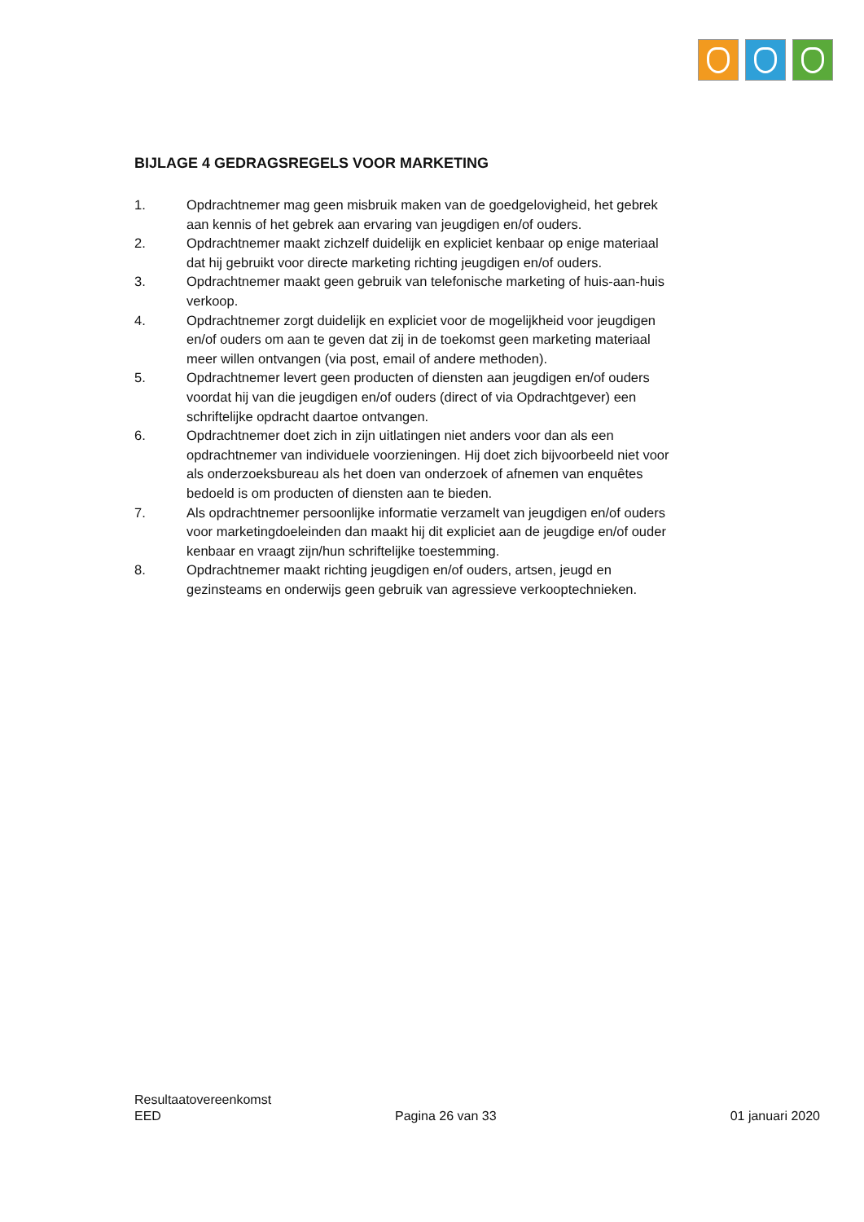BIJLAGE 4 GEDRAGSREGELS VOOR MARKETING
1. Opdrachtnemer mag geen misbruik maken van de goedgelovigheid, het gebrek aan kennis of het gebrek aan ervaring van jeugdigen en/of ouders.
2. Opdrachtnemer maakt zichzelf duidelijk en expliciet kenbaar op enige materiaal dat hij gebruikt voor directe marketing richting jeugdigen en/of ouders.
3. Opdrachtnemer maakt geen gebruik van telefonische marketing of huis-aan-huis verkoop.
4. Opdrachtnemer zorgt duidelijk en expliciet voor de mogelijkheid voor jeugdigen en/of ouders om aan te geven dat zij in de toekomst geen marketing materiaal meer willen ontvangen (via post, email of andere methoden).
5. Opdrachtnemer levert geen producten of diensten aan jeugdigen en/of ouders voordat hij van die jeugdigen en/of ouders (direct of via Opdrachtgever) een schriftelijke opdracht daartoe ontvangen.
6. Opdrachtnemer doet zich in zijn uitlatingen niet anders voor dan als een opdrachtnemer van individuele voorzieningen. Hij doet zich bijvoorbeeld niet voor als onderzoeksbureau als het doen van onderzoek of afnemen van enquêtes bedoeld is om producten of diensten aan te bieden.
7. Als opdrachtnemer persoonlijke informatie verzamelt van jeugdigen en/of ouders voor marketingdoeleinden dan maakt hij dit expliciet aan de jeugdige en/of ouder kenbaar en vraagt zijn/hun schriftelijke toestemming.
8. Opdrachtnemer maakt richting jeugdigen en/of ouders, artsen, jeugd en gezinsteams en onderwijs geen gebruik van agressieve verkooptechnieken.
Resultaatovereenkomst
EED Pagina 26 van 33 01 januari 2020